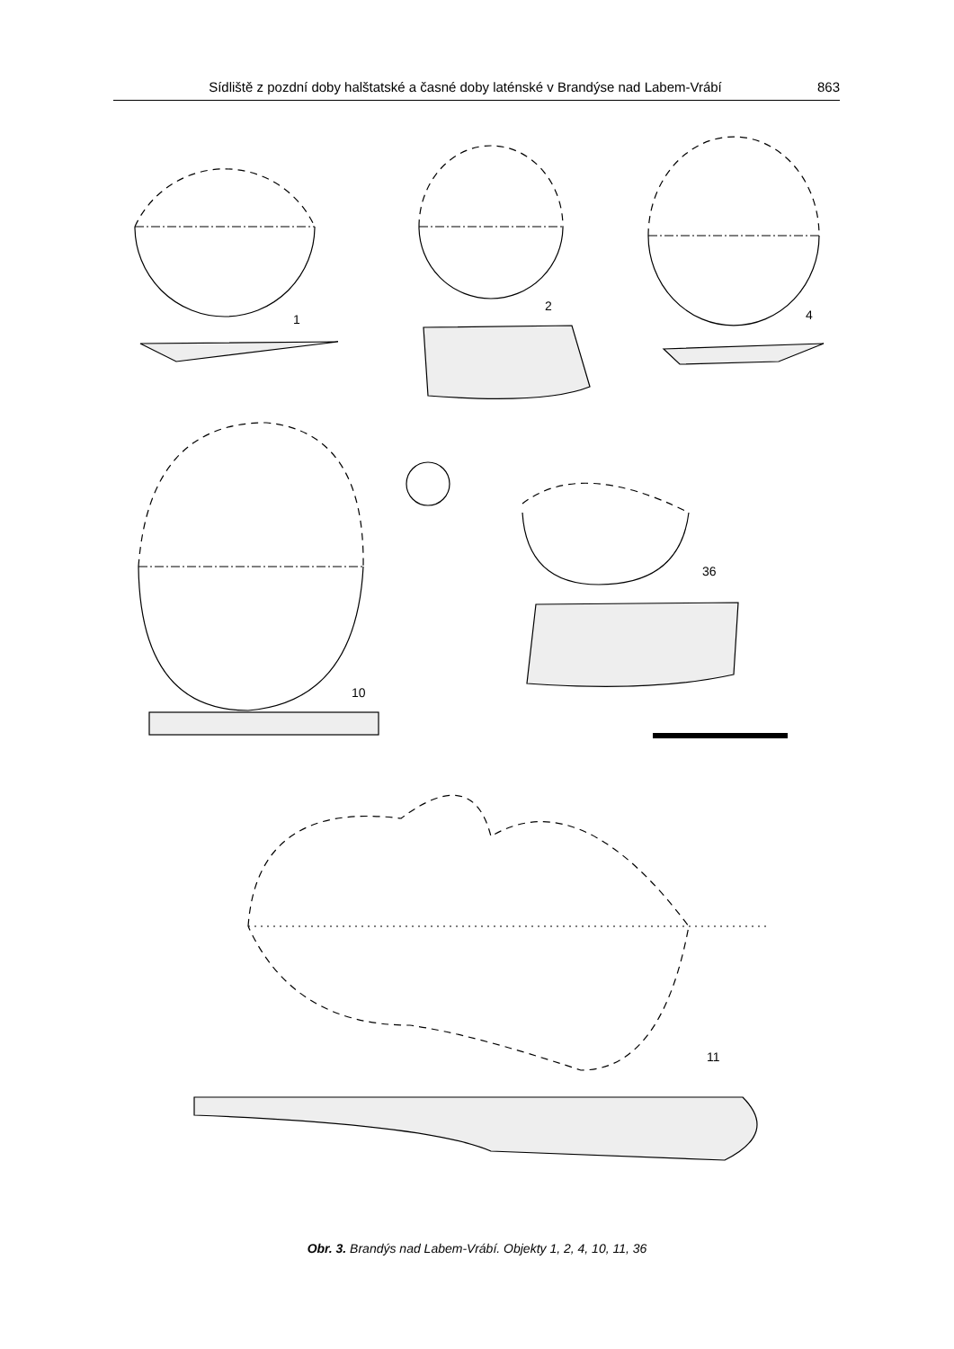Sídliště z pozdní doby halštatské a časné doby laténské v Brandýse nad Labem-Vrábí 863
1
2
4
10
36
11
Obr. 3. Brandýs nad Labem-Vrábí. Objekty 1, 2, 4, 10, 11, 36